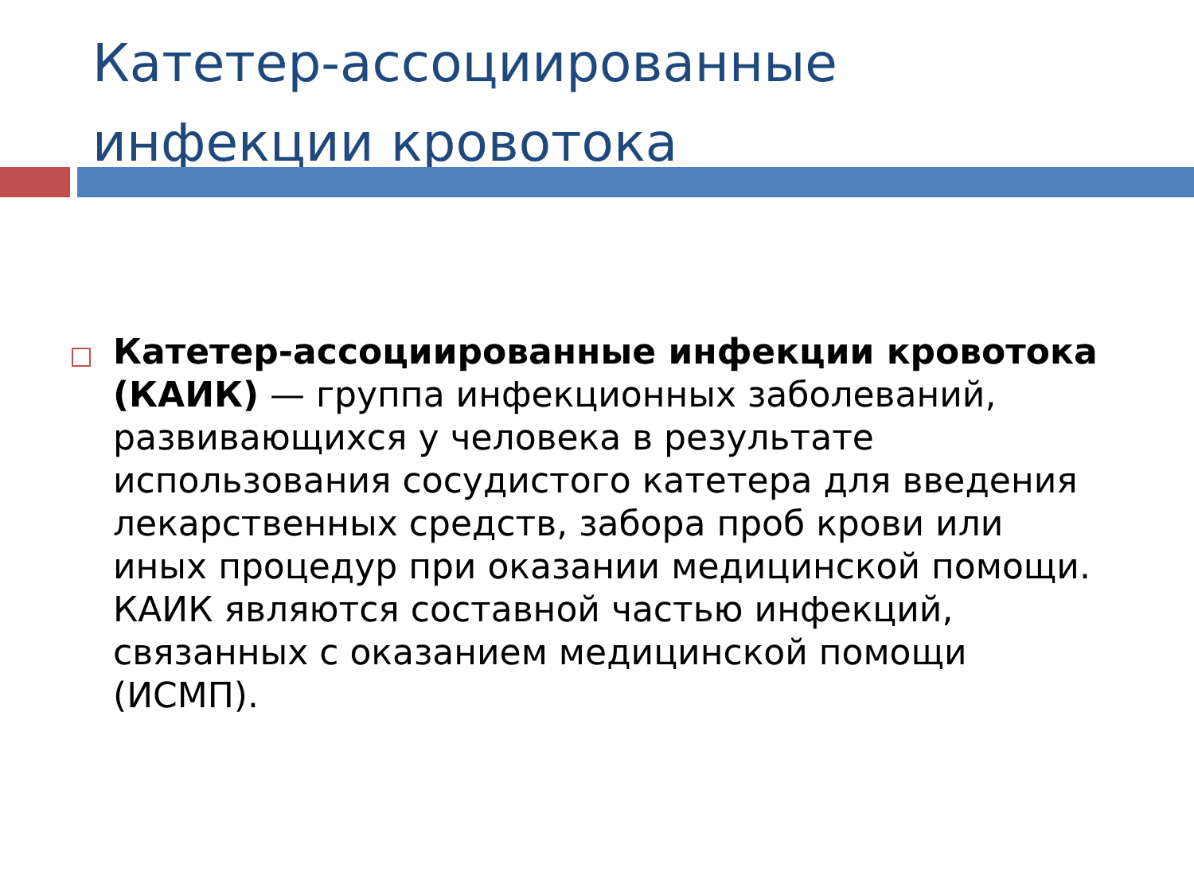Катетер-ассоциированные
инфекции кровотока
Катетер-ассоциированные инфекции кровотока (КАИК) — группа инфекционных заболеваний, развивающихся у человека в результате использования сосудистого катетера для введения лекарственных средств, забора проб крови или иных процедур при оказании медицинской помощи. КАИК являются составной частью инфекций, связанных с оказанием медицинской помощи (ИСМП).